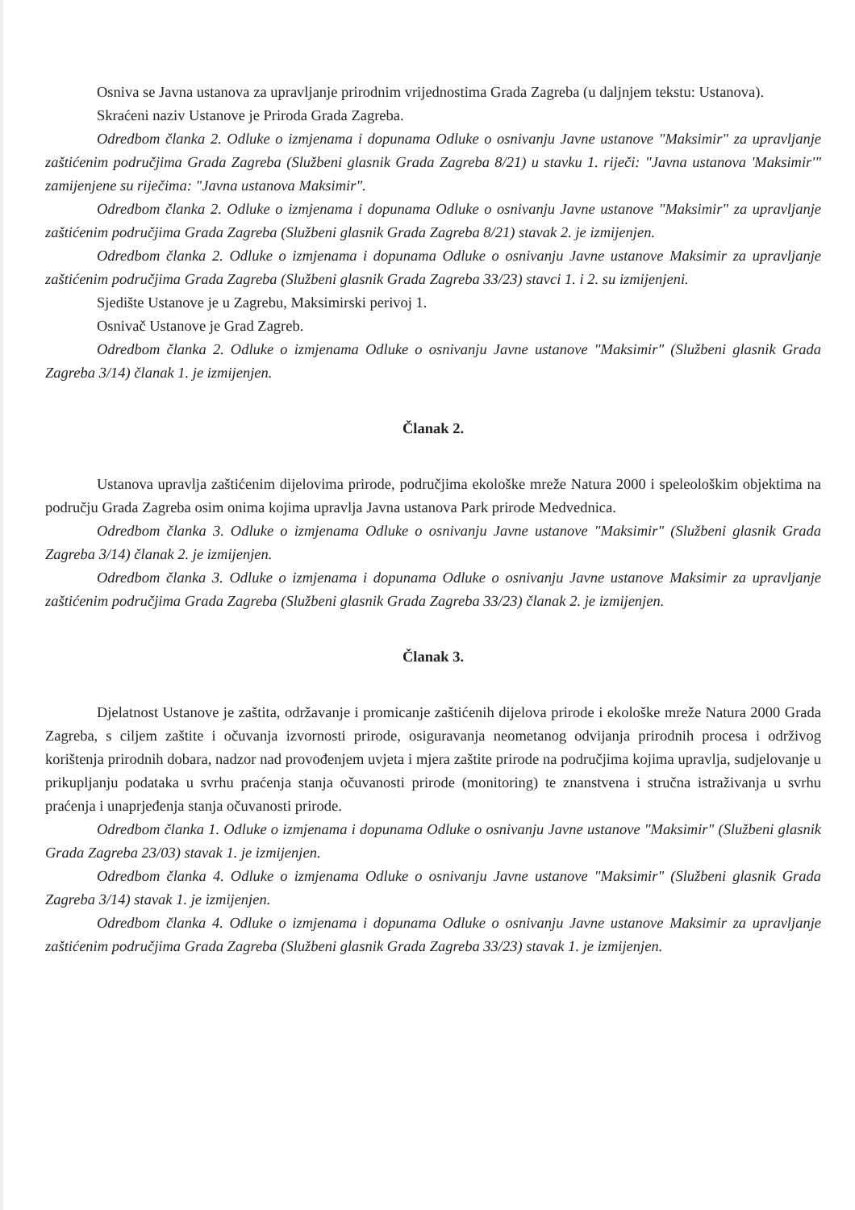Osniva se Javna ustanova za upravljanje prirodnim vrijednostima Grada Zagreba (u daljnjem tekstu: Ustanova).
Skraćeni naziv Ustanove je Priroda Grada Zagreba.
Odredbom članka 2. Odluke o izmjenama i dopunama Odluke o osnivanju Javne ustanove "Maksimir" za upravljanje zaštićenim područjima Grada Zagreba (Službeni glasnik Grada Zagreba 8/21) u stavku 1. riječi: "Javna ustanova 'Maksimir'" zamijenjene su riječima: "Javna ustanova Maksimir".
Odredbom članka 2. Odluke o izmjenama i dopunama Odluke o osnivanju Javne ustanove "Maksimir" za upravljanje zaštićenim područjima Grada Zagreba (Službeni glasnik Grada Zagreba 8/21) stavak 2. je izmijenjen.
Odredbom članka 2. Odluke o izmjenama i dopunama Odluke o osnivanju Javne ustanove Maksimir za upravljanje zaštićenim područjima Grada Zagreba (Službeni glasnik Grada Zagreba 33/23) stavci 1. i 2. su izmijenjeni.
Sjedište Ustanove je u Zagrebu, Maksimirski perivoj 1.
Osnivač Ustanove je Grad Zagreb.
Odredbom članka 2. Odluke o izmjenama Odluke o osnivanju Javne ustanove "Maksimir" (Službeni glasnik Grada Zagreba 3/14) članak 1. je izmijenjen.
Članak 2.
Ustanova upravlja zaštićenim dijelovima prirode, područjima ekološke mreže Natura 2000 i speleološkim objektima na području Grada Zagreba osim onima kojima upravlja Javna ustanova Park prirode Medvednica.
Odredbom članka 3. Odluke o izmjenama Odluke o osnivanju Javne ustanove "Maksimir" (Službeni glasnik Grada Zagreba 3/14) članak 2. je izmijenjen.
Odredbom članka 3. Odluke o izmjenama i dopunama Odluke o osnivanju Javne ustanove Maksimir za upravljanje zaštićenim područjima Grada Zagreba (Službeni glasnik Grada Zagreba 33/23) članak 2. je izmijenjen.
Članak 3.
Djelatnost Ustanove je zaštita, održavanje i promicanje zaštićenih dijelova prirode i ekološke mreže Natura 2000 Grada Zagreba, s ciljem zaštite i očuvanja izvornosti prirode, osiguravanja neometanog odvijanja prirodnih procesa i održivog korištenja prirodnih dobara, nadzor nad provođenjem uvjeta i mjera zaštite prirode na područjima kojima upravlja, sudjelovanje u prikupljanju podataka u svrhu praćenja stanja očuvanosti prirode (monitoring) te znanstvena i stručna istraživanja u svrhu praćenja i unaprjeđenja stanja očuvanosti prirode.
Odredbom članka 1. Odluke o izmjenama i dopunama Odluke o osnivanju Javne ustanove "Maksimir" (Službeni glasnik Grada Zagreba 23/03) stavak 1. je izmijenjen.
Odredbom članka 4. Odluke o izmjenama Odluke o osnivanju Javne ustanove "Maksimir" (Službeni glasnik Grada Zagreba 3/14) stavak 1. je izmijenjen.
Odredbom članka 4. Odluke o izmjenama i dopunama Odluke o osnivanju Javne ustanove Maksimir za upravljanje zaštićenim područjima Grada Zagreba (Službeni glasnik Grada Zagreba 33/23) stavak 1. je izmijenjen.